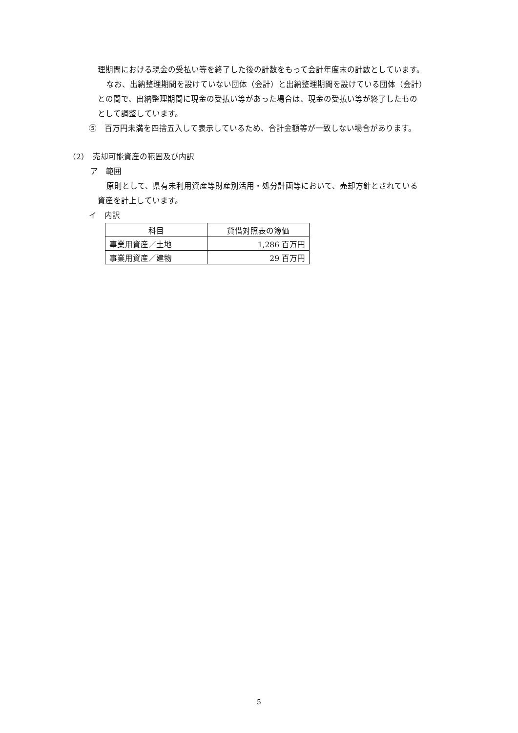理期間における現金の受払い等を終了した後の計数をもって会計年度末の計数としています。
なお、出納整理期間を設けていない団体（会計）と出納整理期間を設けている団体（会計）
との間で、出納整理期間に現金の受払い等があった場合は、現金の受払い等が終了したもの
として調整しています。
⑤　百万円未満を四捨五入して表示しているため、合計金額等が一致しない場合があります。
（2）　売却可能資産の範囲及び内訳
ア　範囲
原則として、県有未利用資産等財産別活用・処分計画等において、売却方針とされている
資産を計上しています。
イ　内訳
| 科目 | 貸借対照表の簿価 |
| --- | --- |
| 事業用資産／土地 | 1,286 百万円 |
| 事業用資産／建物 | 29 百万円 |
5